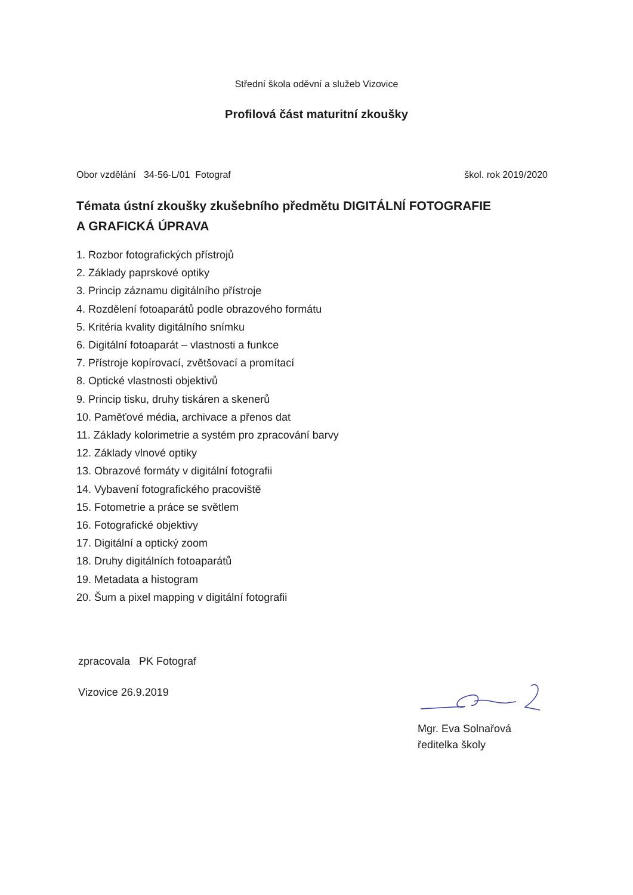Střední škola oděvní a služeb Vizovice
Profilová část maturitní zkoušky
Obor vzdělání 34-56-L/01 Fotograf škol. rok 2019/2020
Témata ústní zkoušky zkušebního předmětu DIGITÁLNÍ FOTOGRAFIE
A GRAFICKÁ ÚPRAVA
1. Rozbor fotografických přístrojů
2. Základy paprskové optiky
3. Princip záznamu digitálního přístroje
4. Rozdělení fotoaparátů podle obrazového formátu
5. Kritéria kvality digitálního snímku
6. Digitální fotoaparát – vlastnosti a funkce
7. Přístroje kopírovací, zvětšovací a promítací
8. Optické vlastnosti objektivů
9. Princip tisku, druhy tiskáren a skenerů
10. Paměťové média, archivace a přenos dat
11. Základy kolorimetrie a systém pro zpracování barvy
12. Základy vlnové optiky
13. Obrazové formáty v digitální fotografii
14. Vybavení fotografického pracoviště
15. Fotometrie a práce se světlem
16. Fotografické objektivy
17. Digitální a optický zoom
18. Druhy digitálních fotoaparátů
19. Metadata a histogram
20. Šum a pixel mapping v digitální fotografii
zpracovala PK Fotograf
Vizovice 26.9.2019
Mgr. Eva Solnařová
ředitelka školy